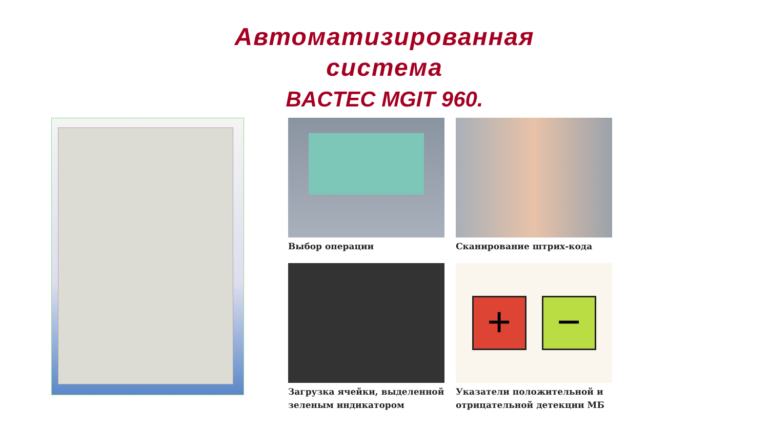Автоматизированная
система
BACTEC MGIT 960.
Выбор операции
Сканирование штрих-кода
Загрузка ячейки, выделенной зеленым индикатором
+ −
Указатели положительной и отрицательной детекции МБ